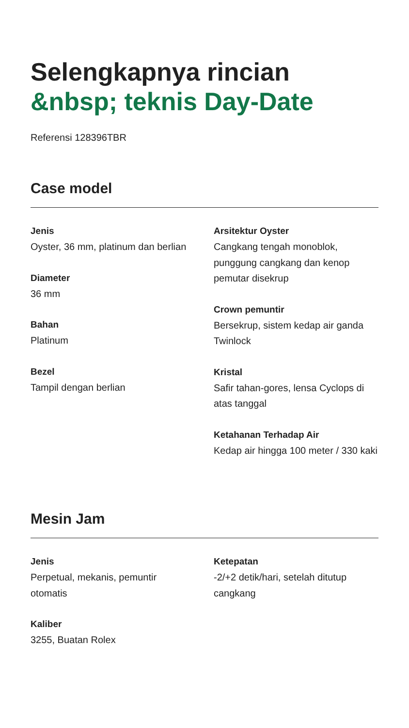Selengkapnya rincian
&nbsp; teknis Day-Date
Referensi 128396TBR
Case model
Jenis
Oyster, 36 mm, platinum dan berlian
Diameter
36 mm
Bahan
Platinum
Bezel
Tampil dengan berlian
Arsitektur Oyster
Cangkang tengah monoblok, punggung cangkang dan kenop pemutar disekrup
Crown pemuntir
Bersekrup, sistem kedap air ganda Twinlock
Kristal
Safir tahan-gores, lensa Cyclops di atas tanggal
Ketahanan Terhadap Air
Kedap air hingga 100 meter / 330 kaki
Mesin Jam
Jenis
Perpetual, mekanis, pemuntir otomatis
Kaliber
3255, Buatan Rolex
Ketepatan
-2/+2 detik/hari, setelah ditutup cangkang